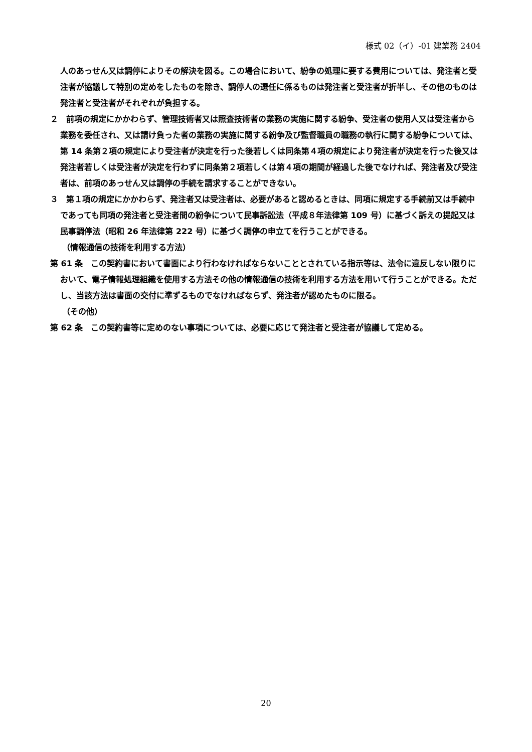様式 02（イ）-01 建業務 2404
人のあっせん又は調停によりその解決を図る。この場合において、紛争の処理に要する費用については、発注者と受注者が協議して特別の定めをしたものを除き、調停人の選任に係るものは発注者と受注者が折半し、その他のものは発注者と受注者がそれぞれが負担する。
２　前項の規定にかかわらず、管理技術者又は照査技術者の業務の実施に関する紛争、受注者の使用人又は受注者から業務を委任され、又は請け負った者の業務の実施に関する紛争及び監督職員の職務の執行に関する紛争については、第 14 条第２項の規定により受注者が決定を行った後若しくは同条第４項の規定により発注者が決定を行った後又は発注者若しくは受注者が決定を行わずに同条第２項若しくは第４項の期間が経過した後でなければ、発注者及び受注者は、前項のあっせん又は調停の手続を請求することができない。
３　第１項の規定にかかわらず、発注者又は受注者は、必要があると認めるときは、同項に規定する手続前又は手続中であっても同項の発注者と受注者間の紛争について民事訴訟法（平成８年法律第 109 号）に基づく訴えの提起又は民事調停法（昭和 26 年法律第 222 号）に基づく調停の申立てを行うことができる。
（情報通信の技術を利用する方法）
第 61 条　この契約書において書面により行わなければならないこととされている指示等は、法令に違反しない限りにおいて、電子情報処理組織を使用する方法その他の情報通信の技術を利用する方法を用いて行うことができる。ただし、当該方法は書面の交付に準ずるものでなければならず、発注者が認めたものに限る。
（その他）
第 62 条　この契約書等に定めのない事項については、必要に応じて発注者と受注者が協議して定める。
20